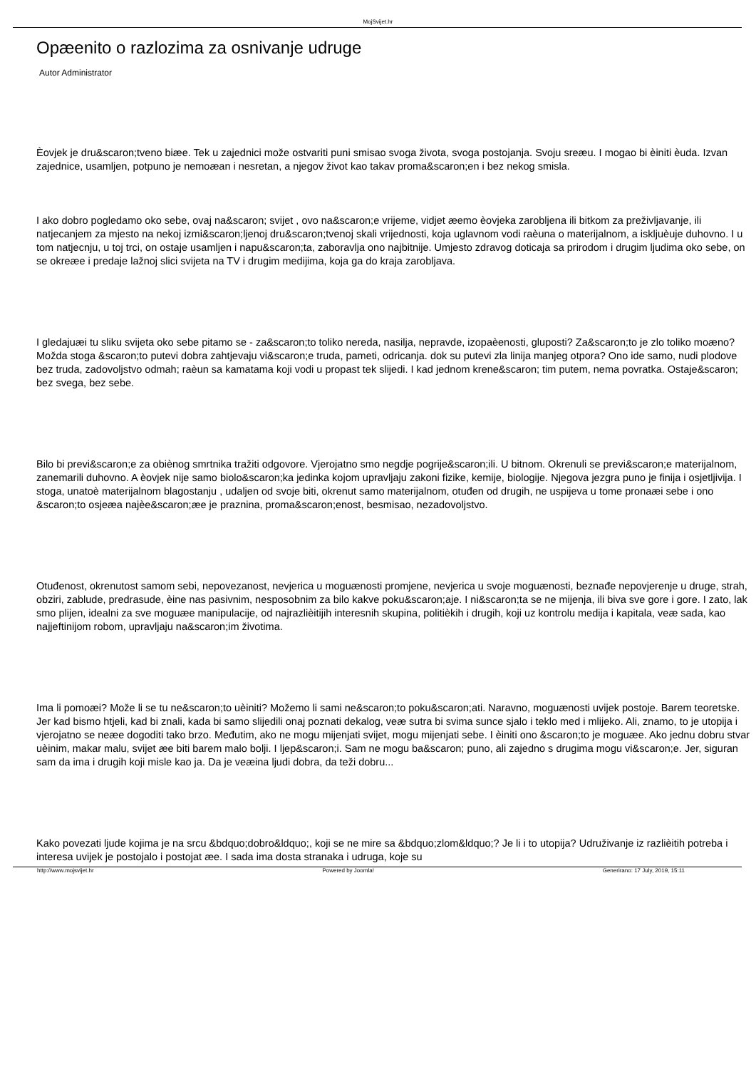MojSvijet.hr
Opæenito o razlozima za osnivanje udruge
Autor Administrator
Èovjek je dru&scaron;tveno biæe. Tek u zajednici može ostvariti puni smisao svoga života, svoga postojanja. Svoju sreæu. I mogao bi èiniti èuda. Izvan zajednice, usamljen, potpuno je nemoæan i nesretan, a njegov život kao takav proma&scaron;en i bez nekog smisla.
I ako dobro pogledamo oko sebe, ovaj na&scaron; svijet , ovo na&scaron;e vrijeme, vidjet æemo èovjeka zarobljena ili bitkom za preživljavanje, ili natjecanjem za mjesto na nekoj izmi&scaron;ljenoj dru&scaron;tvenoj skali vrijednosti, koja uglavnom vodi raèuna o materijalnom, a iskljuèuje duhovno. I u tom natjecnju, u toj trci, on ostaje usamljen i napu&scaron;ta, zaboravlja ono najbitnije. Umjesto zdravog doticaja sa prirodom i drugim ljudima oko sebe, on se okreæe i predaje lažnoj slici svijeta na TV i drugim medijima, koja ga do kraja zarobljava.
I gledajuæi tu sliku svijeta oko sebe pitamo se - za&scaron;to toliko nereda, nasilja, nepravde, izopaèenosti, gluposti? Za&scaron;to je zlo toliko moæno? Možda stoga &scaron;to putevi dobra zahtjevaju vi&scaron;e truda, pameti, odricanja. dok su putevi zla linija manjeg otpora? Ono ide samo, nudi plodove bez truda, zadovoljstvo odmah; raèun sa kamatama koji vodi u propast tek slijedi. I kad jednom krene&scaron; tim putem, nema povratka. Ostaje&scaron; bez svega, bez sebe.
Bilo bi previ&scaron;e za obiènog smrtnika tražiti odgovore. Vjerojatno smo negdje pogrije&scaron;ili. U bitnom. Okrenuli se previ&scaron;e materijalnom, zanemarili duhovno. A èovjek nije samo biolo&scaron;ka jedinka kojom upravljaju zakoni fizike, kemije, biologije. Njegova jezgra puno je finija i osjetljivija. I stoga, unatoè materijalnom blagostanju , udaljen od svoje biti, okrenut samo materijalnom, otuđen od drugih, ne uspijeva u tome pronaæi sebe i ono &scaron;to osjeæa najèe&scaron;æe je praznina, proma&scaron;enost, besmisao, nezadovoljstvo.
Otuđenost, okrenutost samom sebi, nepovezanost, nevjerica u moguænosti promjene, nevjerica u svoje moguænosti, beznađe nepovjerenje u druge, strah, obziri, zablude, predrasude, èine nas pasivnim, nesposobnim za bilo kakve poku&scaron;aje. I ni&scaron;ta se ne mijenja, ili biva sve gore i gore. I zato, lak smo plijen, idealni za sve moguæe manipulacije, od najrazlièitijih interesnih skupina, politièkih i drugih, koji uz kontrolu medija i kapitala, veæ sada, kao najjeftinijom robom, upravljaju na&scaron;im životima.
Ima li pomoæi? Može li se tu ne&scaron;to uèiniti? Možemo li sami ne&scaron;to poku&scaron;ati. Naravno, moguænosti uvijek postoje. Barem teoretske. Jer kad bismo htjeli, kad bi znali, kada bi samo slijedili onaj poznati dekalog, veæ sutra bi svima sunce sjalo i teklo med i mlijeko. Ali, znamo, to je utopija i vjerojatno se neæe dogoditi tako brzo. Međutim, ako ne mogu mijenjati svijet, mogu mijenjati sebe. I èiniti ono &scaron;to je moguæe. Ako jednu dobru stvar uèinim, makar malu, svijet æe biti barem malo bolji. I ljep&scaron;i. Sam ne mogu ba&scaron; puno, ali zajedno s drugima mogu vi&scaron;e. Jer, siguran sam da ima i drugih koji misle kao ja. Da je veæina ljudi dobra, da teži dobru...
Kako povezati ljude kojima je na srcu &bdquo;dobro&ldquo;, koji se ne mire sa &bdquo;zlom&ldquo;? Je li i to utopija? Udruživanje iz razlièitih potreba i interesa uvijek je postojalo i postojat æe. I sada ima dosta stranaka i udruga, koje su
http://www.mojsvijet.hr Powered by Joomla! Generirano: 17 July, 2019, 15:11